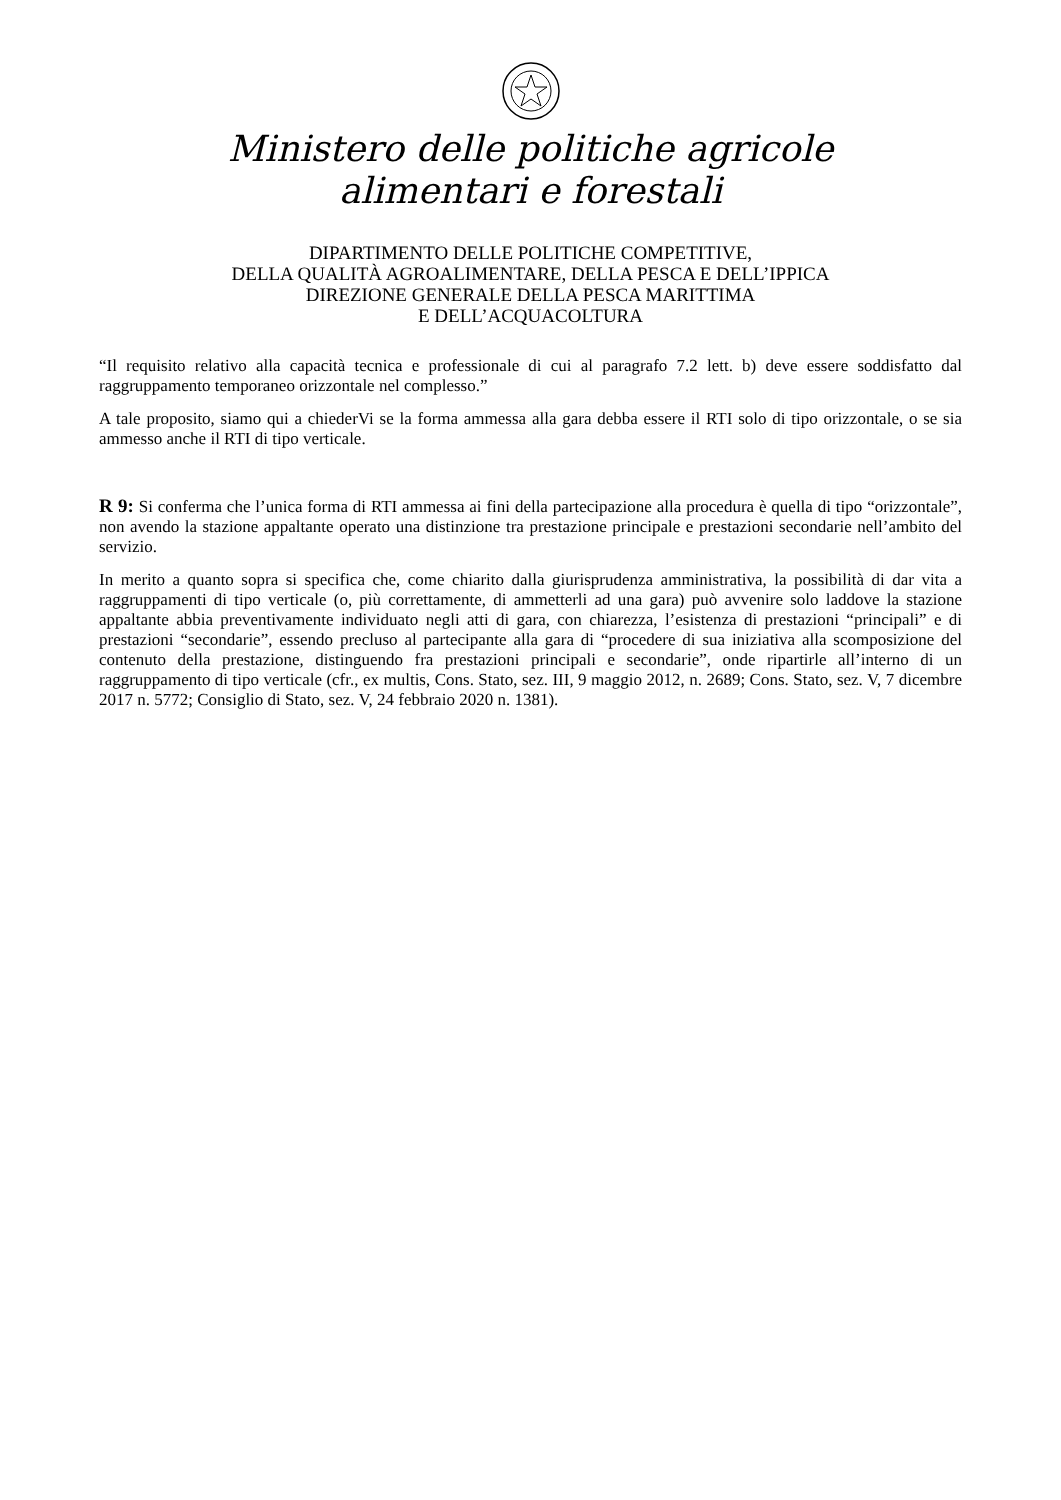Ministero delle politiche agricole
alimentari e forestali
DIPARTIMENTO DELLE POLITICHE COMPETITIVE,
DELLA QUALITÀ AGROALIMENTARE, DELLA PESCA E DELL’IPPICA
DIREZIONE GENERALE DELLA PESCA MARITTIMA
E DELL’ACQUACOLTURA
“Il requisito relativo alla capacità tecnica e professionale di cui al paragrafo 7.2 lett. b) deve essere soddisfatto dal raggruppamento temporaneo orizzontale nel complesso.”
A tale proposito, siamo qui a chiederVi se la forma ammessa alla gara debba essere il RTI solo di tipo orizzontale, o se sia ammesso anche il RTI di tipo verticale.
R 9: Si conferma che l’unica forma di RTI ammessa ai fini della partecipazione alla procedura è quella di tipo “orizzontale”, non avendo la stazione appaltante operato una distinzione tra prestazione principale e prestazioni secondarie nell’ambito del servizio.
In merito a quanto sopra si specifica che, come chiarito dalla giurisprudenza amministrativa, la possibilità di dar vita a raggruppamenti di tipo verticale (o, più correttamente, di ammetterli ad una gara) può avvenire solo laddove la stazione appaltante abbia preventivamente individuato negli atti di gara, con chiarezza, l’esistenza di prestazioni “principali” e di prestazioni “secondarie”, essendo precluso al partecipante alla gara di “procedere di sua iniziativa alla scomposizione del contenuto della prestazione, distinguendo fra prestazioni principali e secondarie”, onde ripartirle all’interno di un raggruppamento di tipo verticale (cfr., ex multis, Cons. Stato, sez. III, 9 maggio 2012, n. 2689; Cons. Stato, sez. V, 7 dicembre 2017 n. 5772; Consiglio di Stato, sez. V, 24 febbraio 2020 n. 1381).